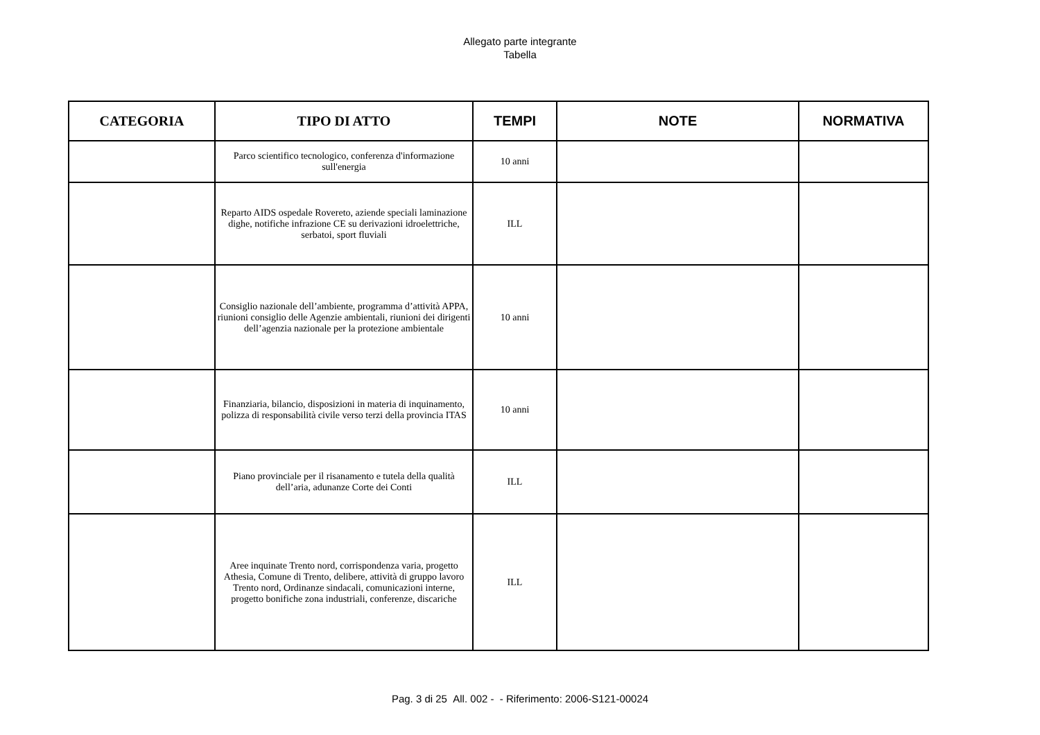Allegato parte integrante
Tabella
| CATEGORIA | TIPO DI ATTO | TEMPI | NOTE | NORMATIVA |
| --- | --- | --- | --- | --- |
| | Parco scientifico tecnologico, conferenza d'informazione sull'energia | 10 anni | | |
| | Reparto AIDS ospedale Rovereto, aziende speciali laminazione dighe, notifiche infrazione CE su derivazioni idroelettriche, serbatoi, sport fluviali | ILL | | |
| | Consiglio nazionale dell’ambiente, programma d’attività APPA, riunioni consiglio delle Agenzie ambientali, riunioni dei dirigenti dell’agenzia nazionale per la protezione ambientale | 10 anni | | |
| | Finanziaria, bilancio, disposizioni in materia di inquinamento, polizza di responsabilità civile verso terzi della provincia ITAS | 10 anni | | |
| | Piano provinciale per il risanamento e tutela della qualità dell’aria, adunanze Corte dei Conti | ILL | | |
| | Aree inquinate Trento nord, corrispondenza varia, progetto Athesia, Comune di Trento, delibere, attività di gruppo lavoro Trento nord, Ordinanze sindacali, comunicazioni interne, progetto bonifiche zona industriali, conferenze, discariche | ILL | | |
Pag. 3 di 25 All. 002 - - Riferimento: 2006-S121-00024